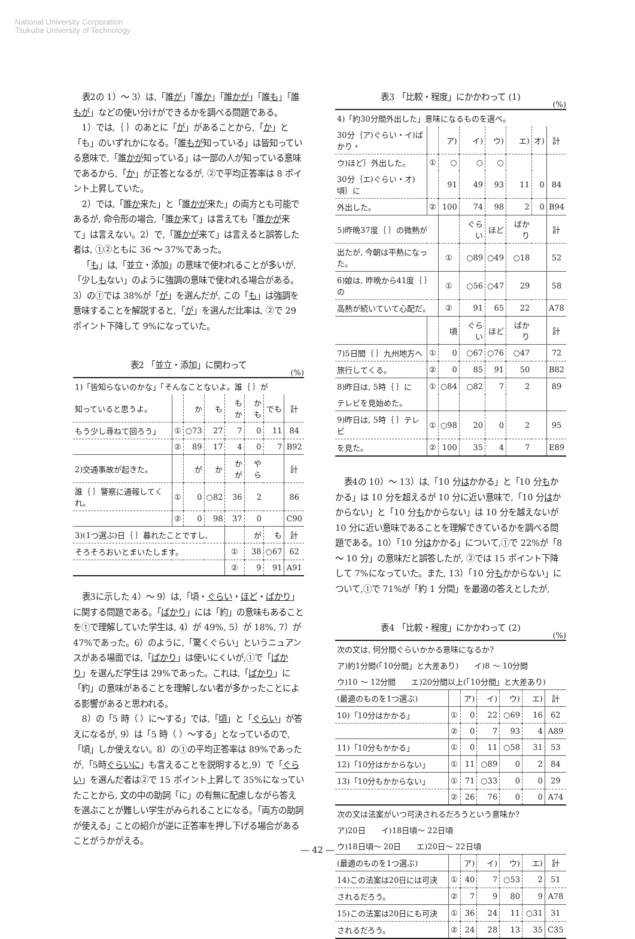National University Corporation
Tsukuba University of Technology
表2の 1）～ 3）は,「誰が」「誰か」「誰かが」「誰も」「誰もが」などの使い分けができるかを調べる問題である。
1）では,｛ ｝のあとに「が」があることから,「か」と「も」のいずれかになる。「誰もが知っている」は皆知っている意味で,「誰かが知っている」は一部の人が知っている意味であるから,「か」が正答となるが, ②で平均正答率は 8 ポイント上昇していた。
2）では,「誰か来た」と「誰かが来た」の両方とも可能であるが, 命令形の場合,「誰か来て」は言えても「誰かが来て」は言えない。2）で,「誰かが来て」は言えると誤答した者は, ①②ともに 36 ～ 37%であった。
「も」は,「並立・添加」の意味で使われることが多いが,「少しもない」のように強調の意味で使われる場合がある。3）の①では 38%が「が」を選んだが, この「も」は強調を意味することを解説すると,「が」を選んだ比率は, ②で 29 ポイント下降して 9%になっていた。
表2 「並立・添加」に関わって
(%)
| 1)「皆知らないのかな」「そんなことないよ。誰｛ ｝が | | | | | | | |
| 知っていると思うよ。 | | か | も | もか | かも | でも | 計 |
| もう少し尋ねて回ろう」 | ① | ○73 | 27 | 7 | 0 | 11 | 84 |
| | ② | 89 | 17 | 4 | 0 | 7 | B92 |
| 2)交通事故が起きた。 | | が | か | かが | やら | | 計 |
| 誰｛ ｝警察に通報してくれ。 | ① | 0 | ○82 | 36 | 2 | | 86 |
| | ② | 0 | 98 | 37 | 0 | | C90 |
| 3)(1つ選ぶ)日｛ ｝暮れたことですし, | | | | | が | も | 計 |
| そろそろおいとまいたします。 | | | | ① | 38 | ○67 | 62 |
| | | | | ② | 9 | 91 | A91 |
表3に示した 4）～ 9）は,「頃・ぐらい・ほど・ばかり」に関する問題である。「ばかり」には「約」の意味もあることを①で理解していた学生は, 4）が 49%, 5）が 18%, 7）が 47%であった。6）のように,「驚くぐらい」というニュアンスがある場面では,「ばかり」は使いにくいが,①で「ばかり」を選んだ学生は 29%であった。これは,「ばかり」に「約」の意味があることを理解しない者が多かったことによる影響があると思われる。
8）の「5 時（ ）に～する」では,「頃」と「ぐらい」が答えになるが, 9）は「5 時（ ）～する」となっているので,「頃」しか使えない。8）の①の平均正答率は 89%であったが,「5時ぐらいに」も言えることを説明すると,9）で「ぐらい」を選んだ者は②で 15 ポイント上昇して 35%になっていたことから, 文の中の助詞「に」の有無に配慮しながら答えを選ぶことが難しい学生がみられることになる。「両方の助詞が使える」ことの紹介が逆に正答率を押し下げる場合があることがうかがえる。
表3 「比較・程度」にかかわって (1)
(%)
| 4)「約30分間外出した」意味になるものを選べ。 | | | | | | | |
| 30分｛ア)ぐらい・イ)ばかり・ | | ア) | イ) | ウ) | エ) | オ) | 計 |
| ウ)ほど｝外出した。 | ① | ○ | ○ | ○ | | | |
| 30分｛エ)ぐらい・オ)頃｝に | | 91 | 49 | 93 | 11 | 0 | 84 |
| 外出した。 | ② | 100 | 74 | 98 | 2 | 0 | B94 |
| 5)昨晩37度｛ ｝の微熱が | | | ぐらい | ほど | ばかり | | 計 |
| 出たが, 今朝は平熱になった。 | | ① | ○89 | ○49 | ○18 | | 52 |
| 6)娘は, 昨晩から41度｛ ｝の | | ① | ○56 | ○47 | 29 | | 58 |
| 高熱が続いていて心配だ。 | | ② | 91 | 65 | 22 | | A78 |
| | | 頃 | ぐらい | ほど | ばかり | | 計 |
| 7)5日間｛ ｝九州地方へ | ① | 0 | ○67 | ○76 | ○47 | | 72 |
| 旅行してくる。 | ② | 0 | 85 | 91 | 50 | | B82 |
| 8)昨日は, 5時｛ ｝に | ① | ○84 | ○82 | 7 | 2 | | 89 |
| テレビを見始めた。 | | | | | | | |
| 9)昨日は, 5時｛ ｝テレビ | ① | ○98 | 20 | 0 | 2 | | 95 |
| を見た。 | ② | 100 | 35 | 4 | 7 | | E89 |
表4の 10）～ 13）は,「10 分はかかる」と「10 分もかかる」は 10 分を超えるが 10 分に近い意味で,「10 分はかからない」と「10 分もかからない」は 10 分を越えないが 10 分に近い意味であることを理解できているかを調べる問題である。10）「10 分はかかる」について,①で 22%が「8 ～ 10 分」の意味だと誤答したが, ②では 15 ポイント下降して 7%になっていた。また, 13）「10 分もかからない」について,①で 71%が「約 1 分間」を最適の答えとしたが,
表4 「比較・程度」にかかわって (2)
(%)
| 次の文は, 何分間ぐらいかかる意味になるか? | | | | | | |
| ア)約1分間(「10分間」と大差あり) イ)8 ～ 10分間 | | | | | | |
| ウ)10 ～ 12分間 エ)20分間以上(「10分間」と大差あり) | | | | | | |
| (最適のものを1つ選ぶ) | | ア) | イ) | ウ) | エ) | 計 |
| 10)「10分はかかる」 | ① | 0 | 22 | ○69 | 16 | 62 |
| | ② | 0 | 7 | 93 | 4 | A89 |
| 11)「10分もかかる」 | ① | 0 | 11 | ○58 | 31 | 53 |
| 12)「10分はかからない」 | ① | 11 | ○89 | 0 | 2 | 84 |
| 13)「10分もかからない」 | ① | 71 | ○33 | 0 | 0 | 29 |
| | ② | 26 | 76 | 0 | 0 | A74 |
| 次の文は法案がいつ可決されるだろうという意味か? | | | | | | |
| ア)20日 イ)18日頃～ 22日頃 | | | | | | |
| ウ)18日頃～ 20日 エ)20日～ 22日頃 | | | | | | |
| (最適のものを1つ選ぶ) | | ア) | イ) | ウ) | エ) | 計 |
| 14)この法案は20日には可決 | ① | 40 | 7 | ○53 | 2 | 51 |
| されるだろう。 | ② | 7 | 9 | 80 | 9 | A78 |
| 15)この法案は20日にも可決 | ① | 36 | 24 | 11 | ○31 | 31 |
| されるだろう。 | ② | 24 | 28 | 13 | 35 | C35 |
― 42 ―